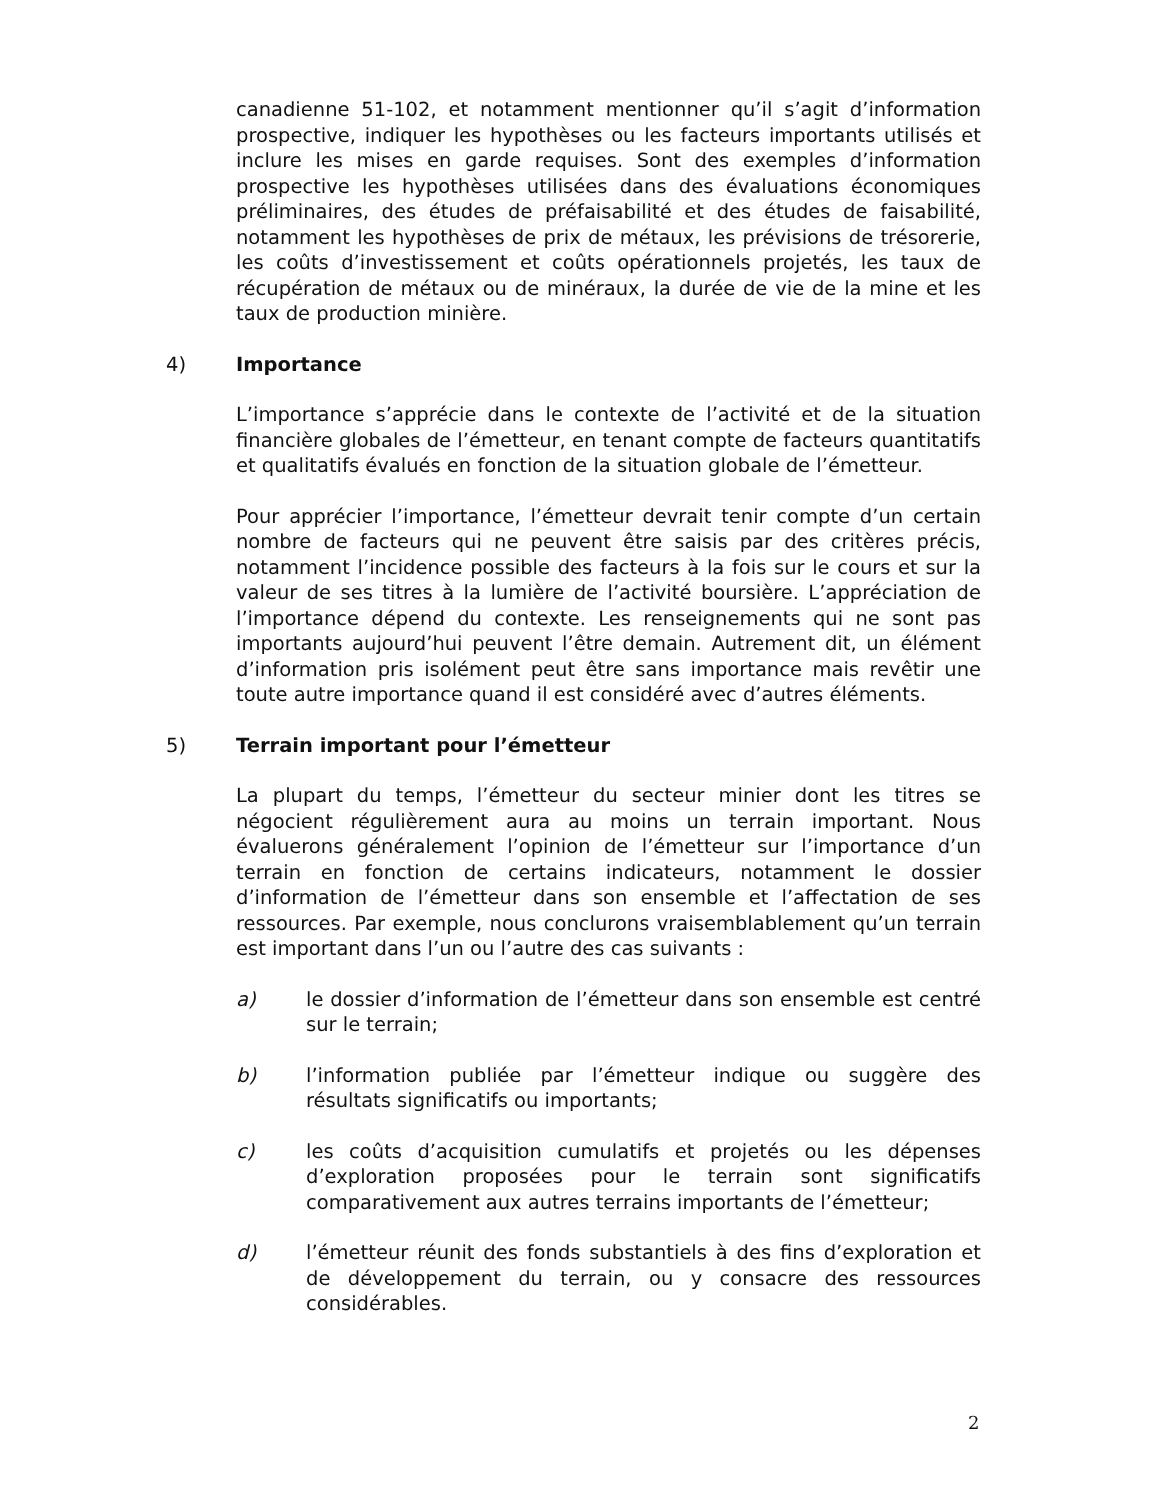canadienne 51-102, et notamment mentionner qu’il s’agit d’information prospective, indiquer les hypothèses ou les facteurs importants utilisés et inclure les mises en garde requises. Sont des exemples d’information prospective les hypothèses utilisées dans des évaluations économiques préliminaires, des études de préfaisabilité et des études de faisabilité, notamment les hypothèses de prix de métaux, les prévisions de trésorerie, les coûts d’investissement et coûts opérationnels projetés, les taux de récupération de métaux ou de minéraux, la durée de vie de la mine et les taux de production minière.
4) Importance
L’importance s’apprécie dans le contexte de l’activité et de la situation financière globales de l’émetteur, en tenant compte de facteurs quantitatifs et qualitatifs évalués en fonction de la situation globale de l’émetteur.
Pour apprécier l’importance, l’émetteur devrait tenir compte d’un certain nombre de facteurs qui ne peuvent être saisis par des critères précis, notamment l’incidence possible des facteurs à la fois sur le cours et sur la valeur de ses titres à la lumière de l’activité boursière. L’appréciation de l’importance dépend du contexte. Les renseignements qui ne sont pas importants aujourd’hui peuvent l’être demain. Autrement dit, un élément d’information pris isolément peut être sans importance mais revêtir une toute autre importance quand il est considéré avec d’autres éléments.
5) Terrain important pour l’émetteur
La plupart du temps, l’émetteur du secteur minier dont les titres se négocient régulièrement aura au moins un terrain important. Nous évaluerons généralement l’opinion de l’émetteur sur l’importance d’un terrain en fonction de certains indicateurs, notamment le dossier d’information de l’émetteur dans son ensemble et l’affectation de ses ressources. Par exemple, nous conclurons vraisemblablement qu’un terrain est important dans l’un ou l’autre des cas suivants :
a) le dossier d’information de l’émetteur dans son ensemble est centré sur le terrain;
b) l’information publiée par l’émetteur indique ou suggère des résultats significatifs ou importants;
c) les coûts d’acquisition cumulatifs et projetés ou les dépenses d’exploration proposées pour le terrain sont significatifs comparativement aux autres terrains importants de l’émetteur;
d) l’émetteur réunit des fonds substantiels à des fins d’exploration et de développement du terrain, ou y consacre des ressources considérables.
2